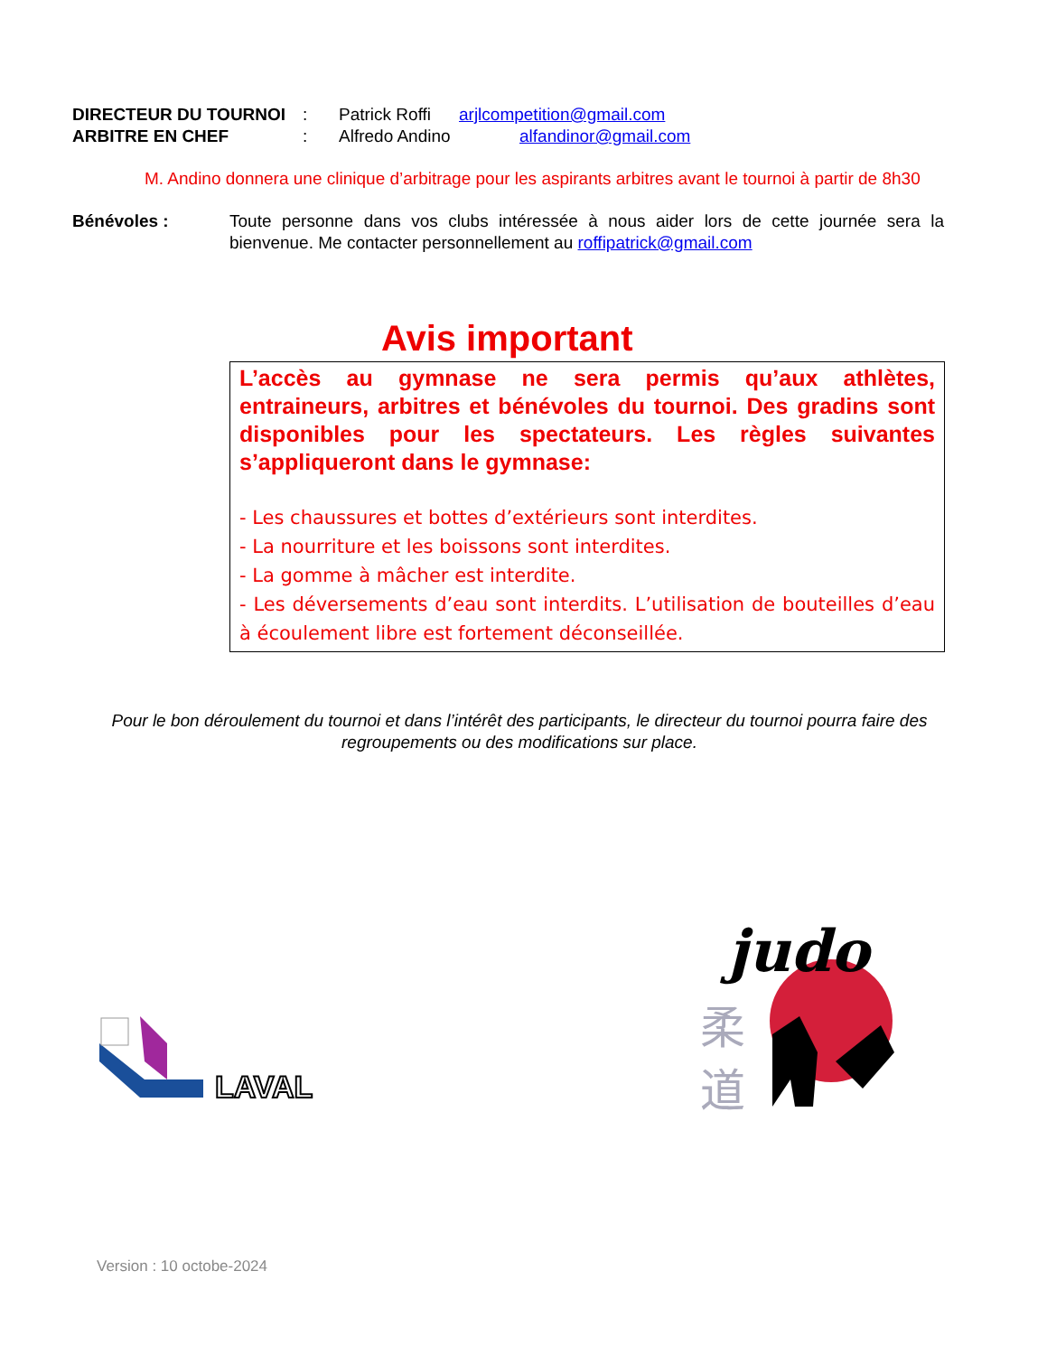DIRECTEUR DU TOURNOI: Patrick Roffi arjlcompetition@gmail.com
ARBITRE EN CHEF: Alfredo Andino alfandinor@gmail.com
M. Andino donnera une clinique d’arbitrage pour les aspirants arbitres avant le tournoi à partir de 8h30
Bénévoles : Toute personne dans vos clubs intéressée à nous aider lors de cette journée sera la bienvenue. Me contacter personnellement au roffipatrick@gmail.com
Avis important
L’accès au gymnase ne sera permis qu’aux athlètes, entraineurs, arbitres et bénévoles du tournoi. Des gradins sont disponibles pour les spectateurs. Les règles suivantes s’appliqueront dans le gymnase:
- Les chaussures et bottes d’extérieurs sont interdites.
- La nourriture et les boissons sont interdites.
- La gomme à mâcher est interdite.
- Les déversements d’eau sont interdits. L’utilisation de bouteilles d’eau à écoulement libre est fortement déconseillée.
Pour le bon déroulement du tournoi et dans l’intérêt des participants, le directeur du tournoi pourra faire des regroupements ou des modifications sur place.
LAVAL
judo
柔
道
Version : 10 octobe-2024